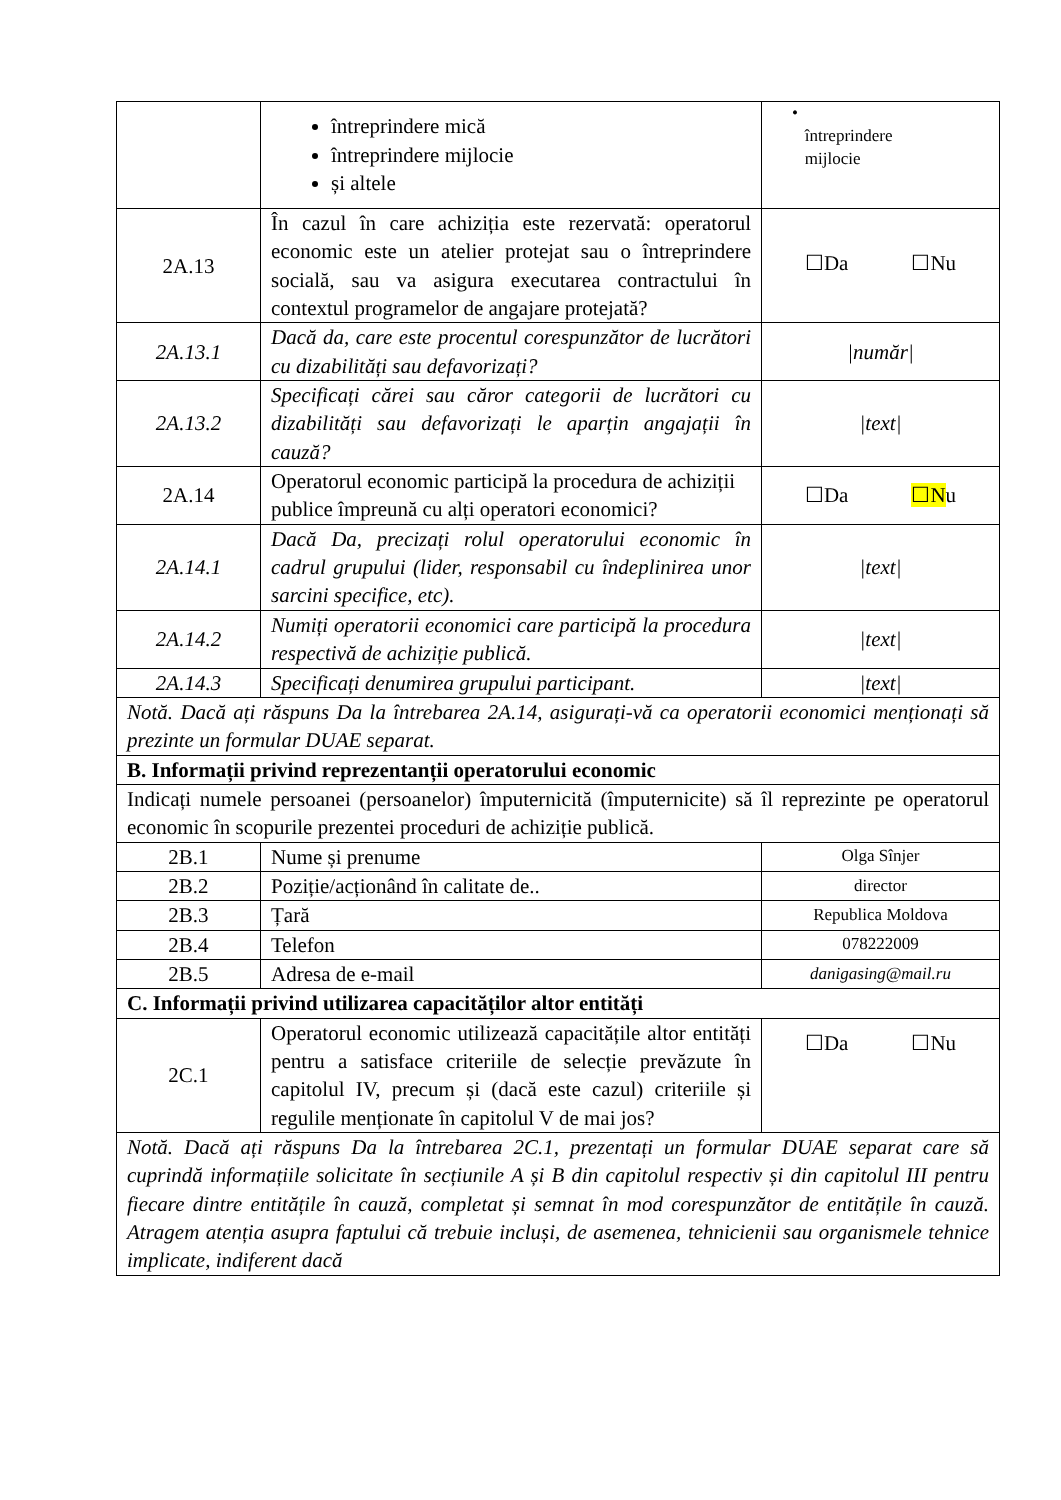| | întreprindere mică întreprindere mijlocie și altele | • întreprindere mijlocie |
| 2A.13 | În cazul în care achiziția este rezervată: operatorul economic este un atelier protejat sau o întreprindere socială, sau va asigura executarea contractului în contextul programelor de angajare protejată? | ☐Da ☐Nu |
| 2A.13.1 | Dacă da, care este procentul corespunzător de lucrători cu dizabilități sau defavorizați? | /număr/ |
| 2A.13.2 | Specificați cărei sau căror categorii de lucrători cu dizabilități sau defavorizați le aparțin angajații în cauză? | /text/ |
| 2A.14 | Operatorul economic participă la procedura de achiziții publice împreună cu alți operatori economici? | ☐Da ☐N u |
| 2A.14.1 | Dacă Da, precizați rolul operatorului economic în cadrul grupului (lider, responsabil cu îndeplinirea unor sarcini specifice, etc). | /text/ |
| 2A.14.2 | Numiți operatorii economici care participă la procedura respectivă de achiziție publică. | /text/ |
| 2A.14.3 | Specificați denumirea grupului participant. | /text/ |
| Notă. Dacă ați răspuns Da la întrebarea 2A.14, asigurați-vă ca operatorii economici menționați să prezinte un formular DUAE separat. | | |
| B. Informații privind reprezentanții operatorului economic | | |
| Indicați numele persoanei (persoanelor) împuternicită (împuternicite) să îl reprezinte pe operatorul economic în scopurile prezentei proceduri de achiziție publică. | | |
| 2B.1 | Nume și prenume | Olga Sînjer |
| 2B.2 | Poziție/acționând în calitate de.. | director |
| 2B.3 | Țară | Republica Moldova |
| 2B.4 | Telefon | 078222009 |
| 2B.5 | Adresa de e-mail | danigasing@mail.ru |
| C. Informații privind utilizarea capacităților altor entități | | |
| 2C.1 | Operatorul economic utilizează capacitățile altor entități pentru a satisface criteriile de selecție prevăzute în capitolul IV, precum și (dacă este cazul) criteriile și regulile menționate în capitolul V de mai jos? | ☐Da ☐Nu |
| Notă. Dacă ați răspuns Da la întrebarea 2C.1, prezentați un formular DUAE separat care să cuprindă informațiile solicitate în secțiunile A și B din capitolul respectiv și din capitolul III pentru fiecare dintre entitățile în cauză, completat și semnat în mod corespunzător de entitățile în cauză. Atragem atenția asupra faptului că trebuie incluși, de asemenea, tehnicienii sau organismele tehnice implicate, indiferent dacă | | |